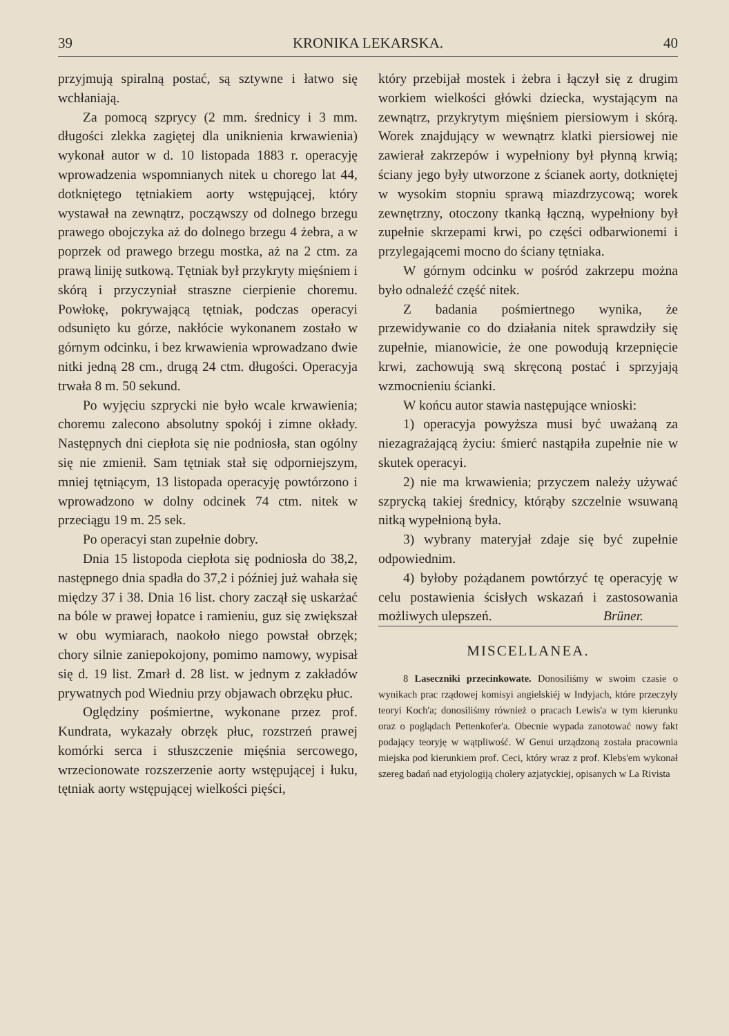39 KRONIKA LEKARSKA. 40
przyjmują spiralną postać, są sztywne i łatwo się wchłaniają.
Za pomocą szprycy (2 mm. średnicy i 3 mm. długości zlekka zagiętej dla uniknienia krwawienia) wykonał autor w d. 10 listopada 1883 r. operacyję wprowadzenia wspomnianych nitek u chorego lat 44, dotkniętego tętniakiem aorty wstępującej, który wystawał na zewnątrz, począwszy od dolnego brzegu prawego obojczyka aż do dolnego brzegu 4 żebra, a w poprzek od prawego brzegu mostka, aż na 2 ctm. za prawą liniję sutkową. Tętniak był przykryty mięśniem i skórą i przyczyniał straszne cierpienie choremu. Powłokę, pokrywającą tętniak, podczas operacyi odsunięto ku górze, nakłócie wykonanem zostało w górnym odcinku, i bez krwawienia wprowadzano dwie nitki jedną 28 cm., drugą 24 ctm. długości. Operacyja trwała 8 m. 50 sekund.
Po wyjęciu szprycki nie było wcale krwawienia; choremu zalecono absolutny spokój i zimne okłady. Następnych dni ciepłota się nie podniosła, stan ogólny się nie zmienił. Sam tętniak stał się odporniejszym, mniej tętniącym, 13 listopada operacyję powtórzono i wprowadzono w dolny odcinek 74 ctm. nitek w przeciągu 19 m. 25 sek.
Po operacyi stan zupełnie dobry.
Dnia 15 listopoda ciepłota się podniosła do 38,2, następnego dnia spadła do 37,2 i później już wahała się między 37 i 38. Dnia 16 list. chory zaczął się uskarżać na bóle w prawej łopatce i ramieniu, guz się zwiększał w obu wymiarach, naokoło niego powstał obrzęk; chory silnie zaniepokojony, pomimo namowy, wypisał się d. 19 list. Zmarł d. 28 list. w jednym z zakładów prywatnych pod Wiedniu przy objawach obrzęku płuc.
Oględziny pośmiertne, wykonane przez prof. Kundrata, wykazały obrzęk płuc, rozstrzeń prawej komórki serca i stłuszczenie mięśnia sercowego, wrzecionowate rozszerzenie aorty wstępującej i łuku, tętniak aorty wstępującej wielkości pięści,
który przebijał mostek i żebra i łączył się z drugim workiem wielkości główki dziecka, wystającym na zewnątrz, przykrytym mięśniem piersiowym i skórą. Worek znajdujący w wewnątrz klatki piersiowej nie zawierał zakrzepów i wypełniony był płynną krwią; ściany jego były utworzone z ścianek aorty, dotkniętej w wysokim stopniu sprawą miazdrzycową; worek zewnętrzny, otoczony tkanką łączną, wypełniony był zupełnie skrzepami krwi, po części odbarwionemi i przylegającemi mocno do ściany tętniaka.
W górnym odcinku w pośród zakrzepu można było odnaleźć część nitek.
Z badania pośmiertnego wynika, że przewidywanie co do działania nitek sprawdziły się zupełnie, mianowicie, że one powodują krzepnięcie krwi, zachowują swą skręconą postać i sprzyjają wzmocnieniu ścianki.
W końcu autor stawia następujące wnioski:
1) operacyja powyższa musi być uważaną za niezagrażającą życiu: śmierć nastąpiła zupełnie nie w skutek operacyi.
2) nie ma krwawienia; przyczem należy używać szprycką takiej średnicy, którąby szczelnie wsuwaną nitką wypełnioną była.
3) wybrany materyjał zdaje się być zupełnie odpowiednim.
4) byłoby pożądanem powtórzyć tę operacyję w celu postawienia ścisłych wskazań i zastosowania możliwych ulepszeń. Brüner.
MISCELLANEA.
8 Laseczniki przecinkowate. Donosiliśmy w swoim czasie o wynikach prac rządowej komisyi angielskiéj w Indyjach, które przeczyły teoryi Koch'a; donosiliśmy również o pracach Lewis'a w tym kierunku oraz o poglądach Pettenkofer'a. Obecnie wypada zanotować nowy fakt podający teoryję w wątpliwość. W Genui urządzoną została pracownia miejska pod kierunkiem prof. Ceci, który wraz z prof. Klebs'em wykonał szereg badań nad etyjologiją cholery azjatyckiej, opisanych w La Rivista